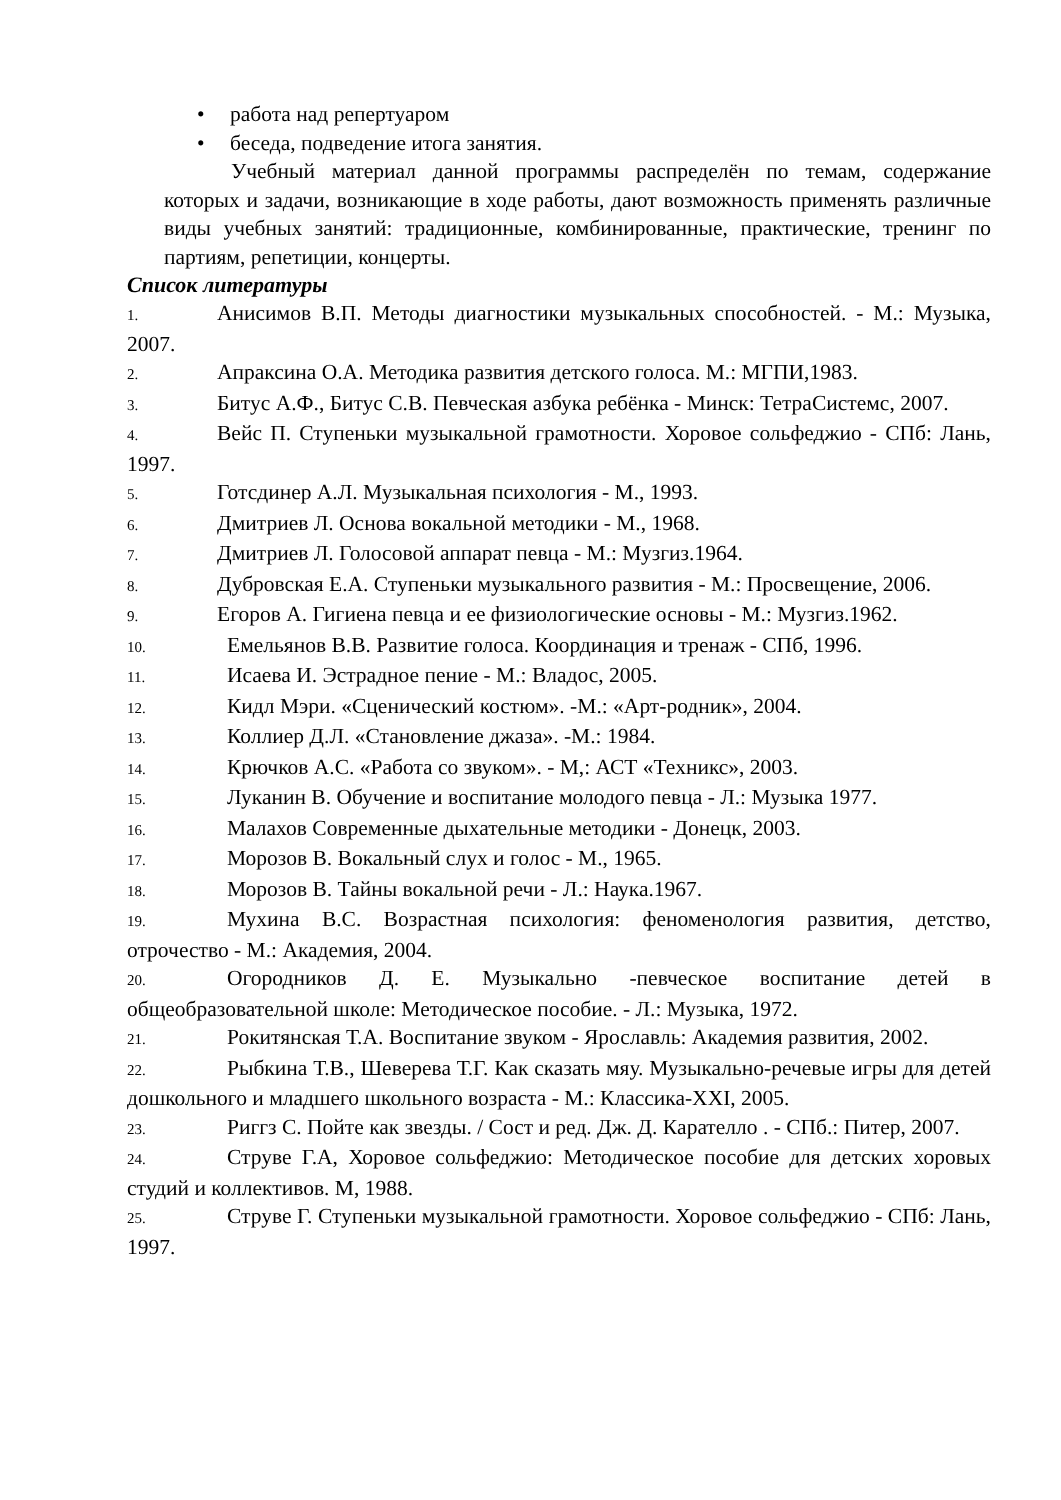• работа над репертуаром
• беседа, подведение итога занятия.
Учебный материал данной программы распределён по темам, содержание которых и задачи, возникающие в ходе работы, дают возможность применять различные виды учебных занятий: традиционные, комбинированные, практические, тренинг по партиям, репетиции, концерты.
Список литературы
1. Анисимов В.П. Методы диагностики музыкальных способностей. - М.: Музыка, 2007.
2. Апраксина О.А. Методика развития детского голоса. М.: МГПИ,1983.
3. Битус А.Ф., Битус С.В. Певческая азбука ребёнка - Минск: ТетраСистемс, 2007.
4. Вейс П. Ступеньки музыкальной грамотности. Хоровое сольфеджио - СПб: Лань, 1997.
5. Готсдинер А.Л. Музыкальная психология - М., 1993.
6. Дмитриев Л. Основа вокальной методики - М., 1968.
7. Дмитриев Л. Голосовой аппарат певца - М.: Музгиз.1964.
8. Дубровская Е.А. Ступеньки музыкального развития - М.: Просвещение, 2006.
9. Егоров А. Гигиена певца и ее физиологические основы - М.: Музгиз.1962.
10. Емельянов В.В. Развитие голоса. Координация и тренаж - СПб, 1996.
11. Исаева И. Эстрадное пение - М.: Владос, 2005.
12. Кидл Мэри. «Сценический костюм». -М.: «Арт-родник», 2004.
13. Коллиер Д.Л. «Становление джаза». -М.: 1984.
14. Крючков А.С. «Работа со звуком». - М,: АСТ «Техникс», 2003.
15. Луканин В. Обучение и воспитание молодого певца - Л.: Музыка 1977.
16. Малахов Современные дыхательные методики - Донецк, 2003.
17. Морозов В. Вокальный слух и голос - М., 1965.
18. Морозов В. Тайны вокальной речи - Л.: Наука.1967.
19. Мухина В.С. Возрастная психология: феноменология развития, детство, отрочество - М.: Академия, 2004.
20. Огородников Д. Е. Музыкально -певческое воспитание детей в общеобразовательной школе: Методическое пособие. - Л.: Музыка, 1972.
21. Рокитянская Т.А. Воспитание звуком - Ярославль: Академия развития, 2002.
22. Рыбкина Т.В., Шеверева Т.Г. Как сказать мяу. Музыкально-речевые игры для детей дошкольного и младшего школьного возраста - М.: Классика-XXI, 2005.
23. Риггз С. Пойте как звезды. / Сост и ред. Дж. Д. Кaрателло . - СПб.: Питер, 2007.
24. Струве Г.А, Хоровое сольфеджио: Методическое пособие для детских хоровых студий и коллективов. М, 1988.
25. Струве Г. Ступеньки музыкальной грамотности. Хоровое сольфеджио - СПб: Лань, 1997.